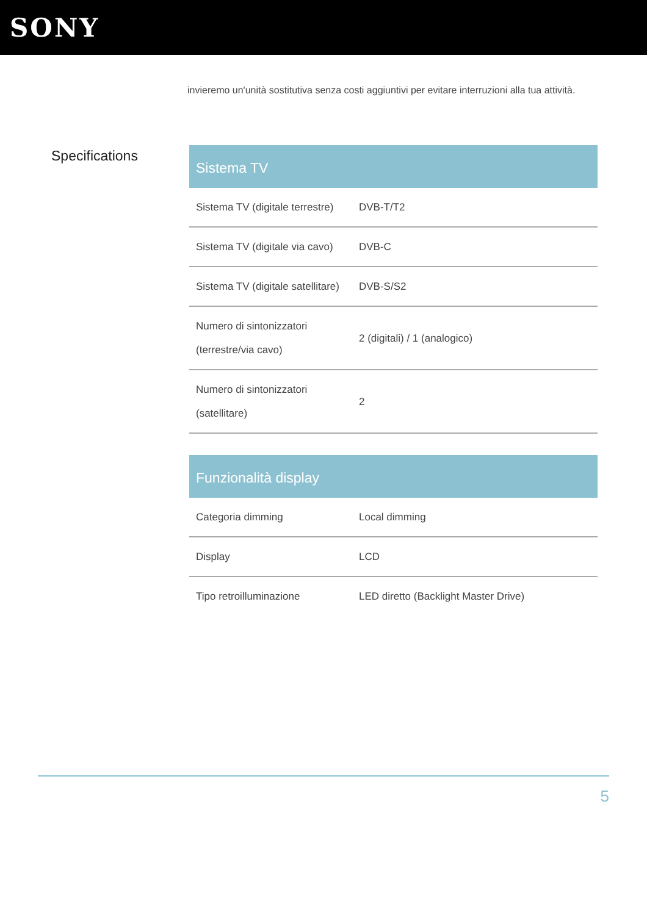SONY
invieremo un'unità sostitutiva senza costi aggiuntivi per evitare interruzioni alla tua attività.
Specifications
| Sistema TV | |
| --- | --- |
| Sistema TV (digitale terrestre) | DVB-T/T2 |
| Sistema TV (digitale via cavo) | DVB-C |
| Sistema TV (digitale satellitare) | DVB-S/S2 |
| Numero di sintonizzatori (terrestre/via cavo) | 2 (digitali) / 1 (analogico) |
| Numero di sintonizzatori (satellitare) | 2 |
| Funzionalità display | |
| --- | --- |
| Categoria dimming | Local dimming |
| Display | LCD |
| Tipo retroilluminazione | LED diretto (Backlight Master Drive) |
5